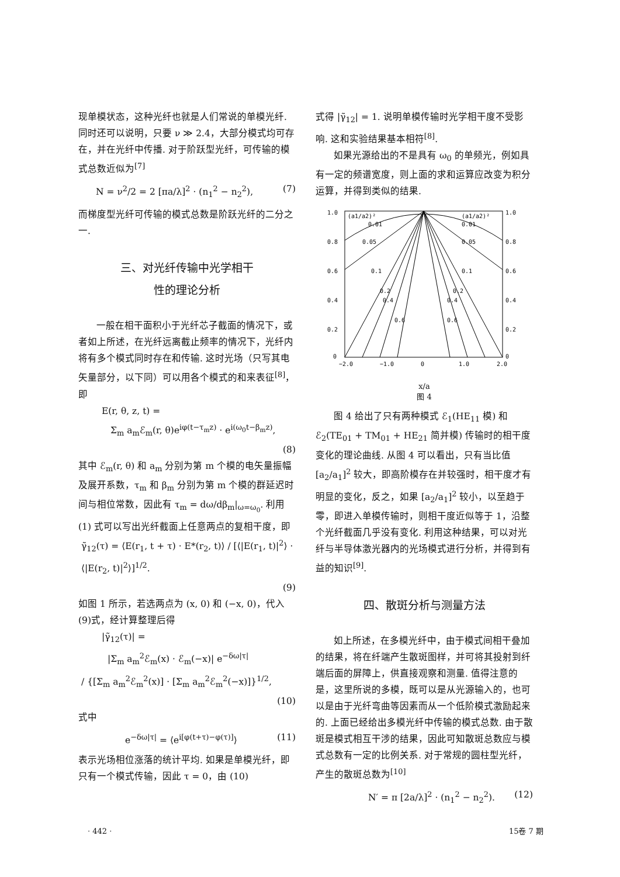现单模状态，这种光纤也就是人们常说的单模光纤. 同时还可以说明，只要 ν ≫ 2.4，大部分模式均可存在，并在光纤中传播. 对于阶跃型光纤，可传输的模式总数近似为<sup>[7]</sup>
N = ν<sup>2</sup>/2 = 2 [πa/λ]<sup>2</sup> · (n<sub>1</sub><sup>2</sup> − n<sub>2</sub><sup>2</sup>), (7)
而梯度型光纤可传输的模式总数是阶跃光纤的二分之一.
三、对光纤传输中光学相干
性的理论分析
一般在相干面积小于光纤芯子截面的情况下，或者如上所述，在光纤远离截止频率的情况下，光纤内将有多个模式同时存在和传输. 这时光场（只写其电矢量部分，以下同）可以用各个模式的和来表征<sup>[8]</sup>，即
E(r, θ, z, t) =
Σ<sub>m</sub> a<sub>m</sub>ℰ<sub>m</sub>(r, θ)e<sup>iφ(t−τ<sub>m</sub>z)</sup> · e<sup>i(ω<sub>0</sub>t−β<sub>m</sub>z)</sup>,
(8)
其中 ℰ<sub>m</sub>(r, θ) 和 a<sub>m</sub> 分别为第 m 个模的电矢量振幅及展开系数，τ<sub>m</sub> 和 β<sub>m</sub> 分别为第 m 个模的群延迟时间与相位常数，因此有 τ<sub>m</sub> = dω/dβ<sub>m</sub>|<sub>ω=ω<sub>0</sub></sub>. 利用 (1) 式可以写出光纤截面上任意两点的复相干度，即
γ̃<sub>12</sub>(τ) = ⟨E(r<sub>1</sub>, t + τ) · E*(r<sub>2</sub>, t)⟩ / [⟨|E(r<sub>1</sub>, t)|<sup>2</sup>⟩ · ⟨|E(r<sub>2</sub>, t)|<sup>2</sup>⟩]<sup>1/2</sup>.
(9)
如图 1 所示，若选两点为 (x, 0) 和 (−x, 0)，代入(9)式，经计算整理后得
|γ̃<sub>12</sub>(τ)| =
|Σ<sub>m</sub> a<sub>m</sub><sup>2</sup>ℰ<sub>m</sub>(x) · ℰ<sub>m</sub>(−x)| e<sup>−δω|τ|</sup>
/ {[Σ<sub>m</sub> a<sub>m</sub><sup>2</sup>ℰ<sub>m</sub><sup>2</sup>(x)] · [Σ<sub>m</sub> a<sub>m</sub><sup>2</sup>ℰ<sub>m</sub><sup>2</sup>(−x)]}<sup>1/2</sup>,
(10)
式中
e<sup>−δω|τ|</sup> = ⟨e<sup>i[φ(t+τ)−φ(τ)]</sup>⟩ (11)
表示光场相位涨落的统计平均. 如果是单模光纤，即只有一个模式传输，因此 τ = 0，由 (10)
式得 |γ̃<sub>12</sub>| = 1. 说明单模传输时光学相干度不受影响. 这和实验结果基本相符<sup>[8]</sup>.
如果光源给出的不是具有 ω<sub>0</sub> 的单频光，例如具有一定的频谱宽度，则上面的求和运算应改变为积分运算，并得到类似的结果.
1.0
0.8
0.6
0.4
0.2
0
1.0
0.8
0.6
0.4
0.2
0
−2.0
−1.0
0
1.0
2.0
(a1/a2)²
(a1/a2)²
0.01
0.01
0.05
0.05
0.1
0.1
0.2
0.2
0.4
0.4
0.6
0.6
x/a
图 4
图 4 给出了只有两种模式 ℰ<sub>1</sub>(HE<sub>11</sub> 模) 和 ℰ<sub>2</sub>(TE<sub>01</sub> + TM<sub>01</sub> + HE<sub>21</sub> 简并模) 传输时的相干度变化的理论曲线. 从图 4 可以看出，只有当比值 [a<sub>2</sub>/a<sub>1</sub>]<sup>2</sup> 较大，即高阶模存在并较强时，相干度才有明显的变化，反之，如果 [a<sub>2</sub>/a<sub>1</sub>]<sup>2</sup> 较小，以至趋于零，即进入单模传输时，则相干度近似等于 1，沿整个光纤截面几乎没有变化. 利用这种结果，可以对光纤与半导体激光器内的光场模式进行分析，并得到有益的知识<sup>[9]</sup>.
四、散斑分析与测量方法
如上所述，在多模光纤中，由于模式间相干叠加的结果，将在纤端产生散斑图样，并可将其投射到纤端后面的屏障上，供直接观察和测量. 值得注意的是，这里所说的多模，既可以是从光源输入的，也可以是由于光纤弯曲等因素而从一个低阶模式激励起来的. 上面已经给出多模光纤中传输的模式总数. 由于散斑是模式相互干涉的结果，因此可知散斑总数应与模式总数有一定的比例关系. 对于常规的圆柱型光纤，产生的散斑总数为<sup>[10]</sup>
N′ = π [2a/λ]<sup>2</sup> · (n<sub>1</sub><sup>2</sup> − n<sub>2</sub><sup>2</sup>). (12)
· 442 · 15卷 7 期